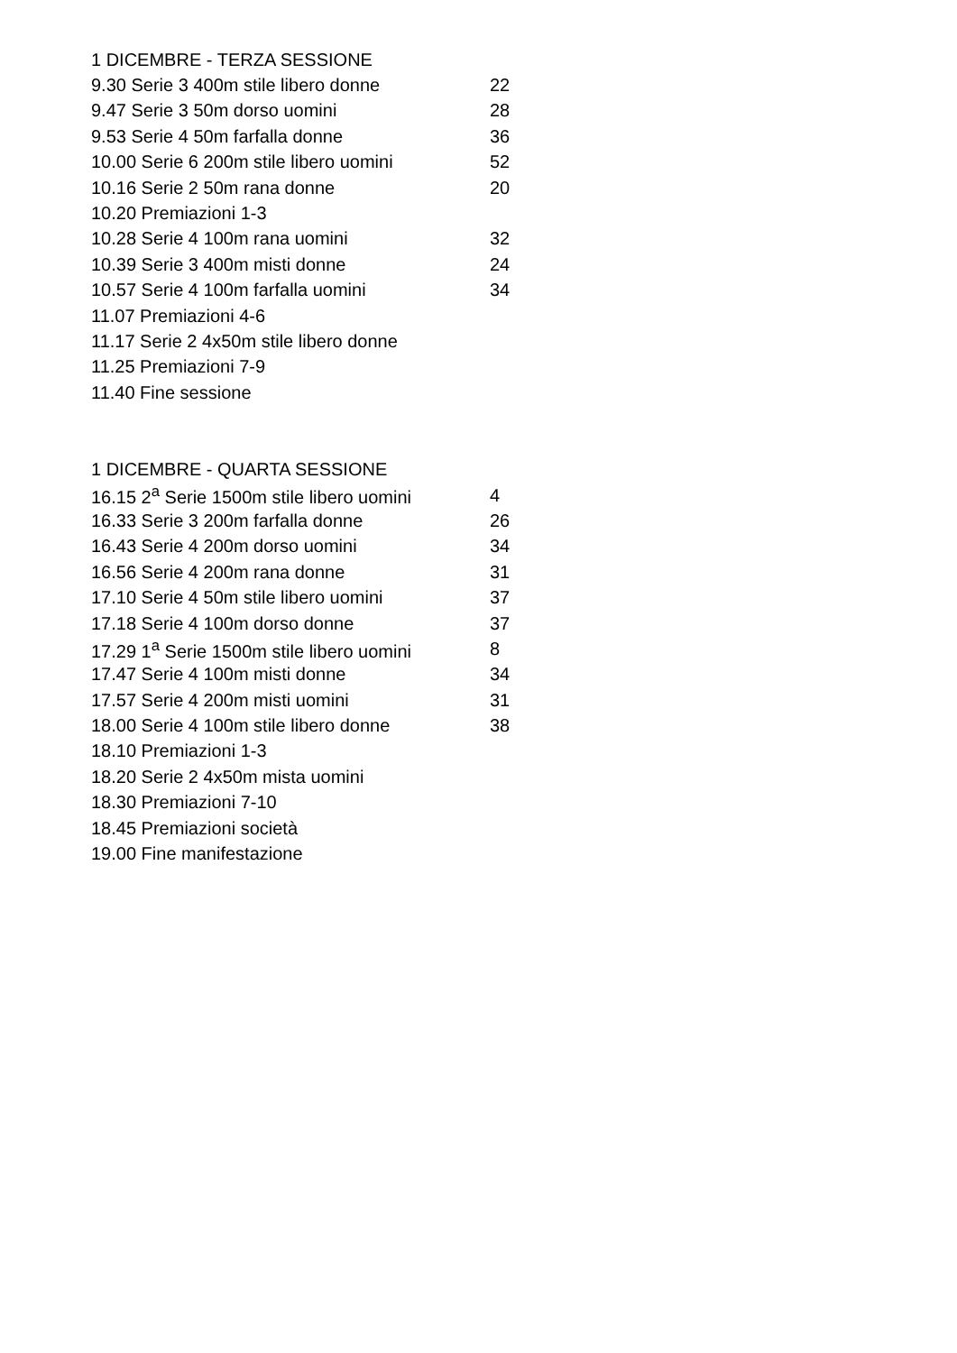| 1 DICEMBRE - TERZA SESSIONE | |
| --- | --- |
| 9.30 Serie 3 400m stile libero donne | 22 |
| 9.47 Serie 3 50m dorso uomini | 28 |
| 9.53 Serie 4 50m farfalla donne | 36 |
| 10.00 Serie 6 200m stile libero uomini | 52 |
| 10.16 Serie 2 50m rana donne | 20 |
| 10.20 Premiazioni 1-3 | |
| 10.28 Serie 4 100m rana uomini | 32 |
| 10.39 Serie 3 400m misti donne | 24 |
| 10.57 Serie 4 100m farfalla uomini | 34 |
| 11.07 Premiazioni 4-6 | |
| 11.17 Serie 2 4x50m stile libero donne | |
| 11.25 Premiazioni 7-9 | |
| 11.40 Fine sessione | |
| 1 DICEMBRE - QUARTA SESSIONE | |
| --- | --- |
| 16.15 2<sup>a</sup> Serie 1500m stile libero uomini | 4 |
| 16.33 Serie 3 200m farfalla donne | 26 |
| 16.43 Serie 4 200m dorso uomini | 34 |
| 16.56 Serie 4 200m rana donne | 31 |
| 17.10 Serie 4 50m stile libero uomini | 37 |
| 17.18 Serie 4 100m dorso donne | 37 |
| 17.29 1<sup>a</sup> Serie 1500m stile libero uomini | 8 |
| 17.47 Serie 4 100m misti donne | 34 |
| 17.57 Serie 4 200m misti uomini | 31 |
| 18.00 Serie 4 100m stile libero donne | 38 |
| 18.10 Premiazioni 1-3 | |
| 18.20 Serie 2 4x50m mista uomini | |
| 18.30 Premiazioni 7-10 | |
| 18.45 Premiazioni società | |
| 19.00 Fine manifestazione | |